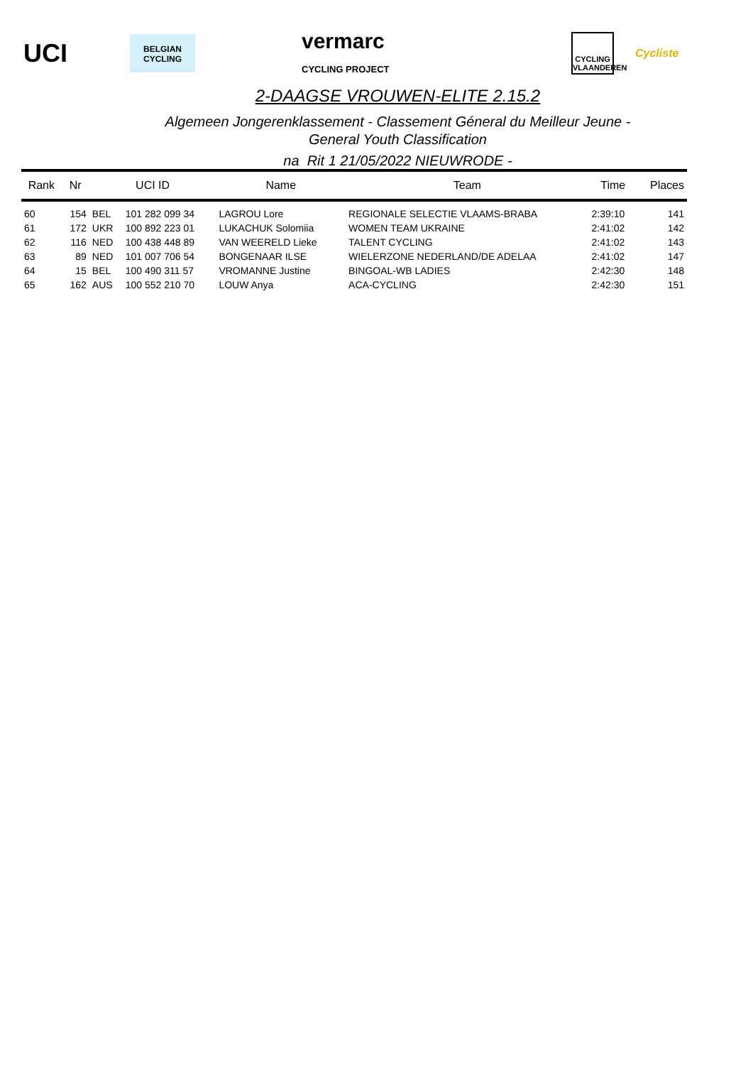UCI BELGIAN CYCLING vermarc
CYCLING PROJECT CYCLING VLAANDEREN Cycliste
2-DAAGSE VROUWEN-ELITE 2.15.2
Algemeen Jongerenklassement - Classement Géneral du Meilleur Jeune -
General Youth Classification
na Rit 1 21/05/2022 NIEUWRODE -
| Rank | Nr | UCI ID | | Name | Team | Time | Places |
| --- | --- | --- | --- | --- | --- | --- | --- |
| 60 | 154 | BEL | 101 282 099 34 | LAGROU Lore | REGIONALE SELECTIE VLAAMS-BRABA | 2:39:10 | 141 |
| 61 | 172 | UKR | 100 892 223 01 | LUKACHUK Solomiia | WOMEN TEAM UKRAINE | 2:41:02 | 142 |
| 62 | 116 | NED | 100 438 448 89 | VAN WEERELD Lieke | TALENT CYCLING | 2:41:02 | 143 |
| 63 | 89 | NED | 101 007 706 54 | BONGENAAR ILSE | WIELERZONE NEDERLAND/DE ADELAA | 2:41:02 | 147 |
| 64 | 15 | BEL | 100 490 311 57 | VROMANNE Justine | BINGOAL-WB LADIES | 2:42:30 | 148 |
| 65 | 162 | AUS | 100 552 210 70 | LOUW Anya | ACA-CYCLING | 2:42:30 | 151 |